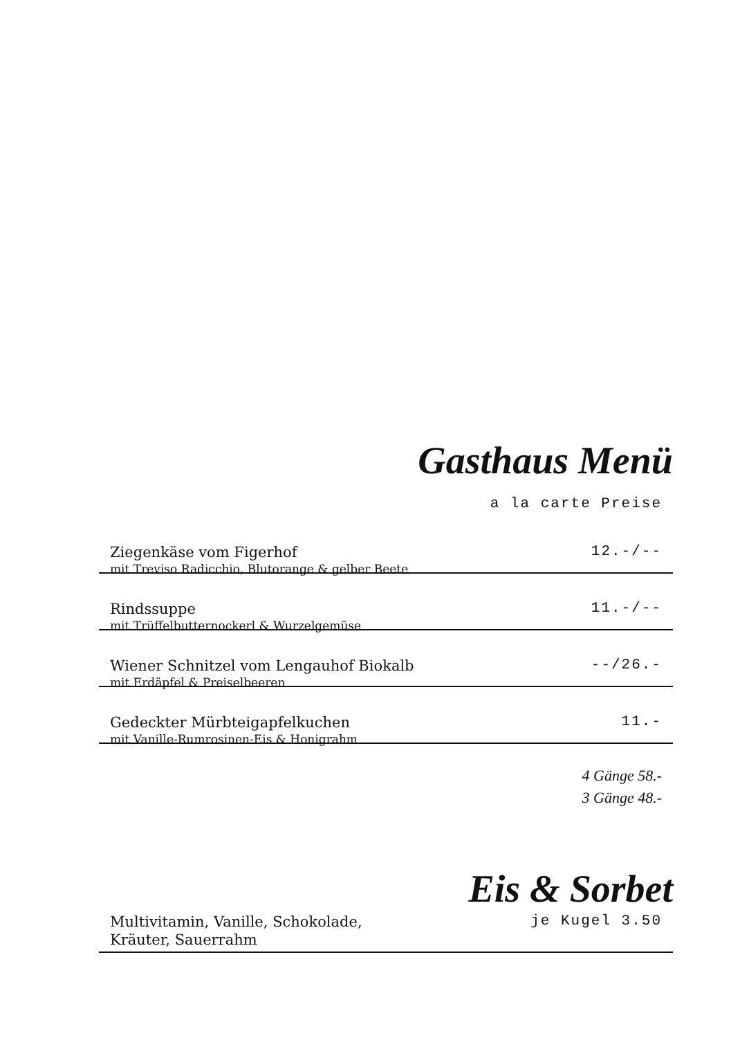Gasthaus Menü
a la carte Preise
Ziegenkäse vom Figerhof
mit Treviso Radicchio, Blutorange & gelber Beete
12.-/--
Rindssuppe
mit Trüffelbutternockerl & Wurzelgemüse
11.-/--
Wiener Schnitzel vom Lengauhof Biokalb
mit Erdäpfel & Preiselbeeren
--/26.-
Gedeckter Mürbteigapfelkuchen
mit Vanille-Rumrosinen-Eis & Honigrahm
11.-
4 Gänge 58.-
3 Gänge 48.-
Eis & Sorbet
Multivitamin, Vanille, Schokolade,
Kräuter, Sauerrahm
je Kugel 3.50